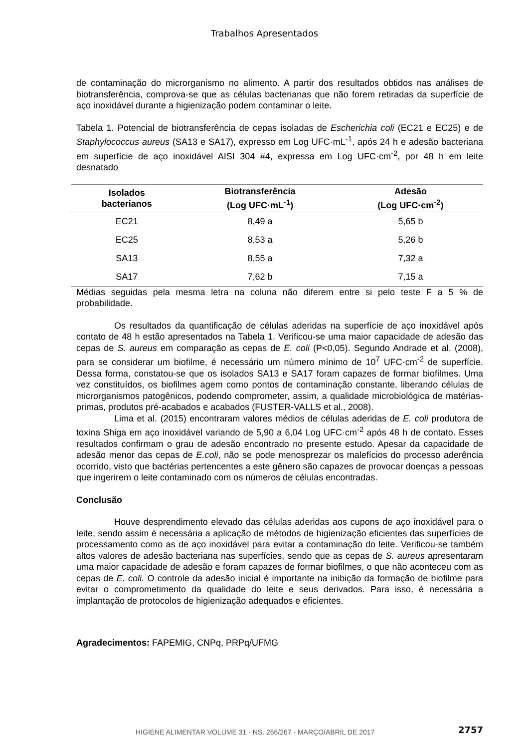Trabalhos Apresentados
de contaminação do microrganismo no alimento. A partir dos resultados obtidos nas análises de biotransferência, comprova-se que as células bacterianas que não forem retiradas da superfície de aço inoxidável durante a higienização podem contaminar o leite.
Tabela 1. Potencial de biotransferência de cepas isoladas de Escherichia coli (EC21 e EC25) e de Staphylococcus aureus (SA13 e SA17), expresso em Log UFC·mL<sup>-1</sup>, após 24 h e adesão bacteriana em superfície de aço inoxidável AISI 304 #4, expressa em Log UFC·cm<sup>-2</sup>, por 48 h em leite desnatado
| Isolados bacterianos | Biotransferência (Log UFC·mL<sup>-1</sup>) | Adesão (Log UFC·cm<sup>-2</sup>) |
| --- | --- | --- |
| EC21 | 8,49 a | 5,65 b |
| EC25 | 8,53 a | 5,26 b |
| SA13 | 8,55 a | 7,32 a |
| SA17 | 7,62 b | 7,15 a |
Médias seguidas pela mesma letra na coluna não diferem entre si pelo teste F a 5 % de probabilidade.
Os resultados da quantificação de células aderidas na superfície de aço inoxidável após contato de 48 h estão apresentados na Tabela 1. Verificou-se uma maior capacidade de adesão das cepas de S. aureus em comparação as cepas de E. coli (P<0,05). Segundo Andrade et al. (2008), para se considerar um biofilme, é necessário um número mínimo de 10<sup>7</sup> UFC·cm<sup>-2</sup> de superfície. Dessa forma, constatou-se que os isolados SA13 e SA17 foram capazes de formar biofilmes. Uma vez constituídos, os biofilmes agem como pontos de contaminação constante, liberando células de microrganismos patogênicos, podendo comprometer, assim, a qualidade microbiológica de matérias-primas, produtos pré-acabados e acabados (FUSTER-VALLS et al., 2008).
Lima et al. (2015) encontraram valores médios de células aderidas de E. coli produtora de toxina Shiga em aço inoxidável variando de 5,90 a 6,04 Log UFC·cm<sup>-2</sup> após 48 h de contato. Esses resultados confirmam o grau de adesão encontrado no presente estudo. Apesar da capacidade de adesão menor das cepas de E.coli, não se pode menosprezar os malefícios do processo aderência ocorrido, visto que bactérias pertencentes a este gênero são capazes de provocar doenças a pessoas que ingerirem o leite contaminado com os números de células encontradas.
Conclusão
Houve desprendimento elevado das células aderidas aos cupons de aço inoxidável para o leite, sendo assim é necessária a aplicação de métodos de higienização eficientes das superfícies de processamento como as de aço inoxidável para evitar a contaminação do leite. Verificou-se também altos valores de adesão bacteriana nas superfícies, sendo que as cepas de S. aureus apresentaram uma maior capacidade de adesão e foram capazes de formar biofilmes, o que não aconteceu com as cepas de E. coli. O controle da adesão inicial é importante na inibição da formação de biofilme para evitar o comprometimento da qualidade do leite e seus derivados. Para isso, é necessária a implantação de protocolos de higienização adequados e eficientes.
Agradecimentos: FAPEMIG, CNPq, PRPq/UFMG
HIGIENE ALIMENTAR VOLUME 31 - NS. 266/267 - MARÇO/ABRIL DE 2017 2757